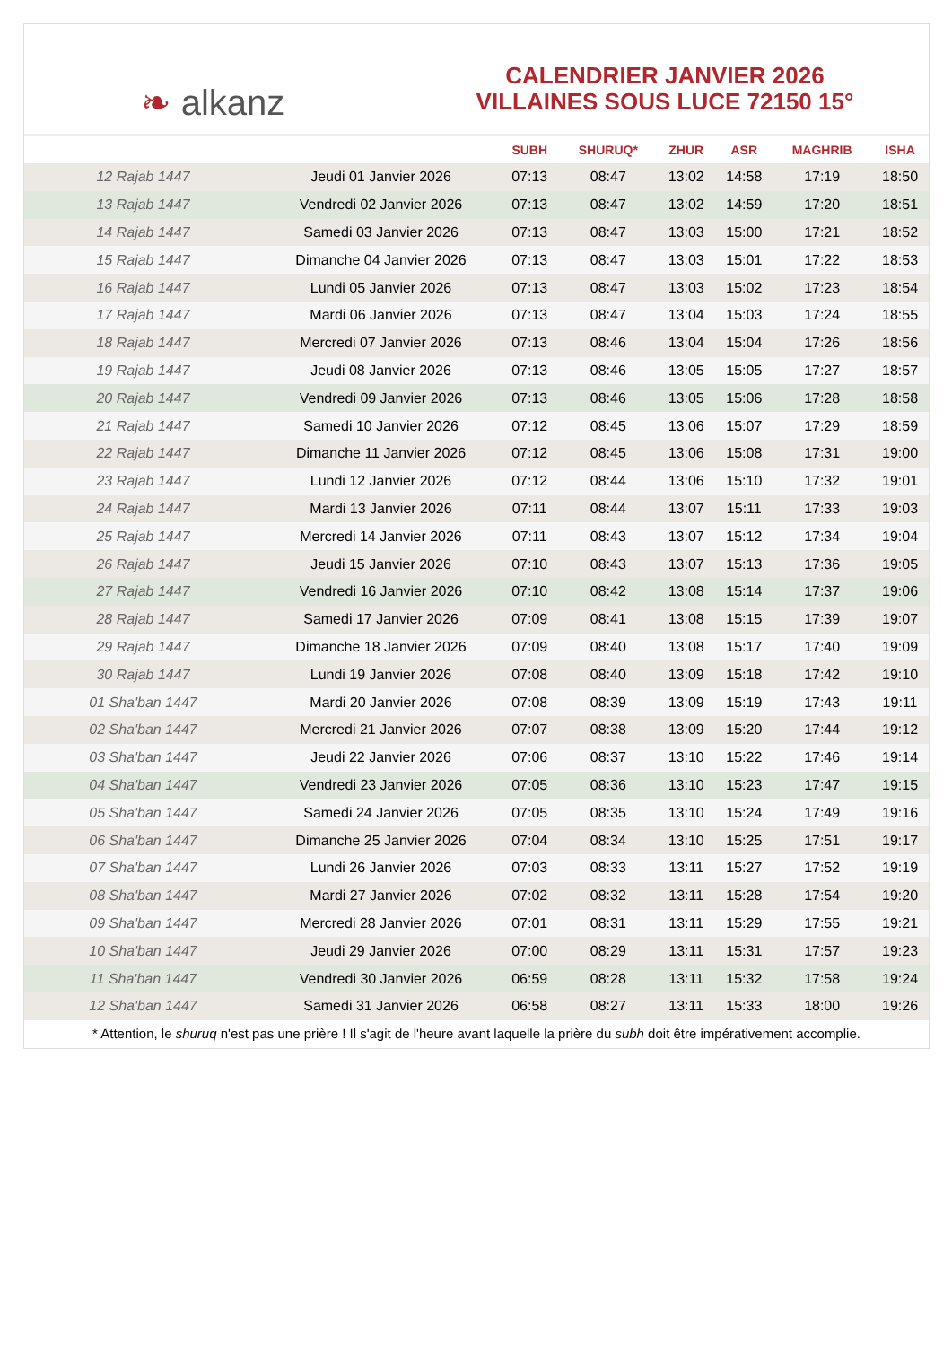❧ alkanz
CALENDRIER JANVIER 2026
VILLAINES SOUS LUCE 72150 15°
| | | SUBH | SHURUQ* | ZHUR | ASR | MAGHRIB | ISHA |
| --- | --- | --- | --- | --- | --- | --- | --- |
| 12 Rajab 1447 | Jeudi 01 Janvier 2026 | 07:13 | 08:47 | 13:02 | 14:58 | 17:19 | 18:50 |
| 13 Rajab 1447 | Vendredi 02 Janvier 2026 | 07:13 | 08:47 | 13:02 | 14:59 | 17:20 | 18:51 |
| 14 Rajab 1447 | Samedi 03 Janvier 2026 | 07:13 | 08:47 | 13:03 | 15:00 | 17:21 | 18:52 |
| 15 Rajab 1447 | Dimanche 04 Janvier 2026 | 07:13 | 08:47 | 13:03 | 15:01 | 17:22 | 18:53 |
| 16 Rajab 1447 | Lundi 05 Janvier 2026 | 07:13 | 08:47 | 13:03 | 15:02 | 17:23 | 18:54 |
| 17 Rajab 1447 | Mardi 06 Janvier 2026 | 07:13 | 08:47 | 13:04 | 15:03 | 17:24 | 18:55 |
| 18 Rajab 1447 | Mercredi 07 Janvier 2026 | 07:13 | 08:46 | 13:04 | 15:04 | 17:26 | 18:56 |
| 19 Rajab 1447 | Jeudi 08 Janvier 2026 | 07:13 | 08:46 | 13:05 | 15:05 | 17:27 | 18:57 |
| 20 Rajab 1447 | Vendredi 09 Janvier 2026 | 07:13 | 08:46 | 13:05 | 15:06 | 17:28 | 18:58 |
| 21 Rajab 1447 | Samedi 10 Janvier 2026 | 07:12 | 08:45 | 13:06 | 15:07 | 17:29 | 18:59 |
| 22 Rajab 1447 | Dimanche 11 Janvier 2026 | 07:12 | 08:45 | 13:06 | 15:08 | 17:31 | 19:00 |
| 23 Rajab 1447 | Lundi 12 Janvier 2026 | 07:12 | 08:44 | 13:06 | 15:10 | 17:32 | 19:01 |
| 24 Rajab 1447 | Mardi 13 Janvier 2026 | 07:11 | 08:44 | 13:07 | 15:11 | 17:33 | 19:03 |
| 25 Rajab 1447 | Mercredi 14 Janvier 2026 | 07:11 | 08:43 | 13:07 | 15:12 | 17:34 | 19:04 |
| 26 Rajab 1447 | Jeudi 15 Janvier 2026 | 07:10 | 08:43 | 13:07 | 15:13 | 17:36 | 19:05 |
| 27 Rajab 1447 | Vendredi 16 Janvier 2026 | 07:10 | 08:42 | 13:08 | 15:14 | 17:37 | 19:06 |
| 28 Rajab 1447 | Samedi 17 Janvier 2026 | 07:09 | 08:41 | 13:08 | 15:15 | 17:39 | 19:07 |
| 29 Rajab 1447 | Dimanche 18 Janvier 2026 | 07:09 | 08:40 | 13:08 | 15:17 | 17:40 | 19:09 |
| 30 Rajab 1447 | Lundi 19 Janvier 2026 | 07:08 | 08:40 | 13:09 | 15:18 | 17:42 | 19:10 |
| 01 Sha'ban 1447 | Mardi 20 Janvier 2026 | 07:08 | 08:39 | 13:09 | 15:19 | 17:43 | 19:11 |
| 02 Sha'ban 1447 | Mercredi 21 Janvier 2026 | 07:07 | 08:38 | 13:09 | 15:20 | 17:44 | 19:12 |
| 03 Sha'ban 1447 | Jeudi 22 Janvier 2026 | 07:06 | 08:37 | 13:10 | 15:22 | 17:46 | 19:14 |
| 04 Sha'ban 1447 | Vendredi 23 Janvier 2026 | 07:05 | 08:36 | 13:10 | 15:23 | 17:47 | 19:15 |
| 05 Sha'ban 1447 | Samedi 24 Janvier 2026 | 07:05 | 08:35 | 13:10 | 15:24 | 17:49 | 19:16 |
| 06 Sha'ban 1447 | Dimanche 25 Janvier 2026 | 07:04 | 08:34 | 13:10 | 15:25 | 17:51 | 19:17 |
| 07 Sha'ban 1447 | Lundi 26 Janvier 2026 | 07:03 | 08:33 | 13:11 | 15:27 | 17:52 | 19:19 |
| 08 Sha'ban 1447 | Mardi 27 Janvier 2026 | 07:02 | 08:32 | 13:11 | 15:28 | 17:54 | 19:20 |
| 09 Sha'ban 1447 | Mercredi 28 Janvier 2026 | 07:01 | 08:31 | 13:11 | 15:29 | 17:55 | 19:21 |
| 10 Sha'ban 1447 | Jeudi 29 Janvier 2026 | 07:00 | 08:29 | 13:11 | 15:31 | 17:57 | 19:23 |
| 11 Sha'ban 1447 | Vendredi 30 Janvier 2026 | 06:59 | 08:28 | 13:11 | 15:32 | 17:58 | 19:24 |
| 12 Sha'ban 1447 | Samedi 31 Janvier 2026 | 06:58 | 08:27 | 13:11 | 15:33 | 18:00 | 19:26 |
* Attention, le shuruq n'est pas une prière ! Il s'agit de l'heure avant laquelle la prière du subh doit être impérativement accomplie.